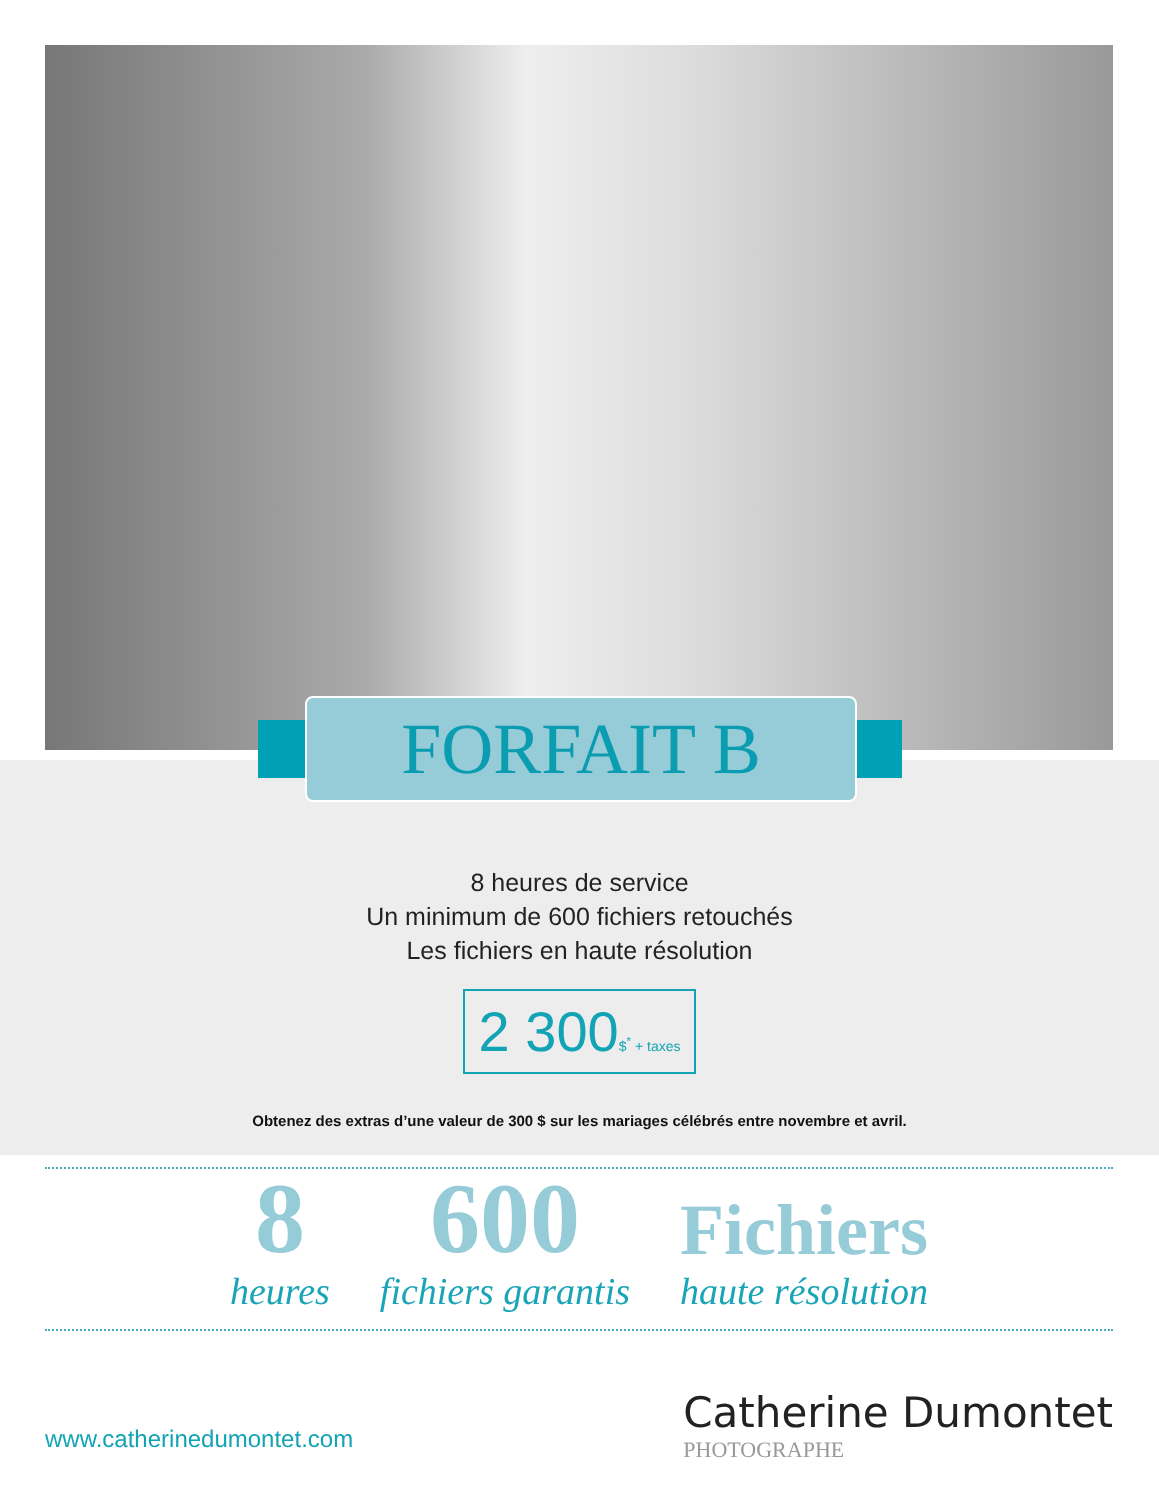FORFAIT B
8 heures de service
Un minimum de 600 fichiers retouchés
Les fichiers en haute résolution
2 300$<sup>*</sup> + taxes
Obtenez des extras d’une valeur de 300 $ sur les mariages célébrés entre novembre et avril.
8
heures
600
fichiers garantis
Fichiers
haute résolution
www.catherinedumontet.com
Catherine Dumontet
PHOTOGRAPHE